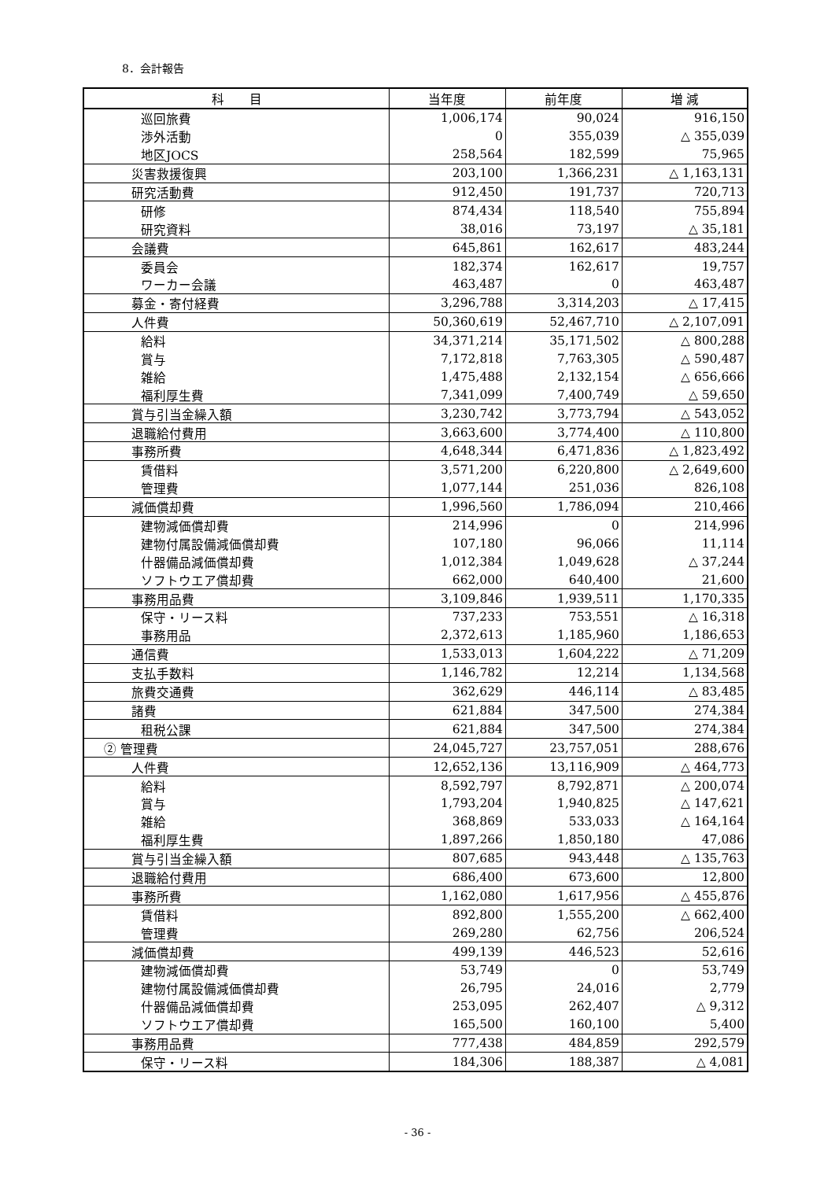8．会計報告
| 科 目 | 当年度 | 前年度 | 増 減 |
| --- | --- | --- | --- |
| 巡回旅費 | 1,006,174 | 90,024 | 916,150 |
| 渉外活動 | 0 | 355,039 | △ 355,039 |
| 地区JOCS | 258,564 | 182,599 | 75,965 |
| 災害救援復興 | 203,100 | 1,366,231 | △ 1,163,131 |
| 研究活動費 | 912,450 | 191,737 | 720,713 |
| 研修 | 874,434 | 118,540 | 755,894 |
| 研究資料 | 38,016 | 73,197 | △ 35,181 |
| 会議費 | 645,861 | 162,617 | 483,244 |
| 委員会 | 182,374 | 162,617 | 19,757 |
| ワーカー会議 | 463,487 | 0 | 463,487 |
| 募金・寄付経費 | 3,296,788 | 3,314,203 | △ 17,415 |
| 人件費 | 50,360,619 | 52,467,710 | △ 2,107,091 |
| 給料 | 34,371,214 | 35,171,502 | △ 800,288 |
| 賞与 | 7,172,818 | 7,763,305 | △ 590,487 |
| 雑給 | 1,475,488 | 2,132,154 | △ 656,666 |
| 福利厚生費 | 7,341,099 | 7,400,749 | △ 59,650 |
| 賞与引当金繰入額 | 3,230,742 | 3,773,794 | △ 543,052 |
| 退職給付費用 | 3,663,600 | 3,774,400 | △ 110,800 |
| 事務所費 | 4,648,344 | 6,471,836 | △ 1,823,492 |
| 賃借料 | 3,571,200 | 6,220,800 | △ 2,649,600 |
| 管理費 | 1,077,144 | 251,036 | 826,108 |
| 減価償却費 | 1,996,560 | 1,786,094 | 210,466 |
| 建物減価償却費 | 214,996 | 0 | 214,996 |
| 建物付属設備減価償却費 | 107,180 | 96,066 | 11,114 |
| 什器備品減価償却費 | 1,012,384 | 1,049,628 | △ 37,244 |
| ソフトウエア償却費 | 662,000 | 640,400 | 21,600 |
| 事務用品費 | 3,109,846 | 1,939,511 | 1,170,335 |
| 保守・リース料 | 737,233 | 753,551 | △ 16,318 |
| 事務用品 | 2,372,613 | 1,185,960 | 1,186,653 |
| 通信費 | 1,533,013 | 1,604,222 | △ 71,209 |
| 支払手数料 | 1,146,782 | 12,214 | 1,134,568 |
| 旅費交通費 | 362,629 | 446,114 | △ 83,485 |
| 諸費 | 621,884 | 347,500 | 274,384 |
| 租税公課 | 621,884 | 347,500 | 274,384 |
| ② 管理費 | 24,045,727 | 23,757,051 | 288,676 |
| 人件費 | 12,652,136 | 13,116,909 | △ 464,773 |
| 給料 | 8,592,797 | 8,792,871 | △ 200,074 |
| 賞与 | 1,793,204 | 1,940,825 | △ 147,621 |
| 雑給 | 368,869 | 533,033 | △ 164,164 |
| 福利厚生費 | 1,897,266 | 1,850,180 | 47,086 |
| 賞与引当金繰入額 | 807,685 | 943,448 | △ 135,763 |
| 退職給付費用 | 686,400 | 673,600 | 12,800 |
| 事務所費 | 1,162,080 | 1,617,956 | △ 455,876 |
| 賃借料 | 892,800 | 1,555,200 | △ 662,400 |
| 管理費 | 269,280 | 62,756 | 206,524 |
| 減価償却費 | 499,139 | 446,523 | 52,616 |
| 建物減価償却費 | 53,749 | 0 | 53,749 |
| 建物付属設備減価償却費 | 26,795 | 24,016 | 2,779 |
| 什器備品減価償却費 | 253,095 | 262,407 | △ 9,312 |
| ソフトウエア償却費 | 165,500 | 160,100 | 5,400 |
| 事務用品費 | 777,438 | 484,859 | 292,579 |
| 保守・リース料 | 184,306 | 188,387 | △ 4,081 |
- 36 -